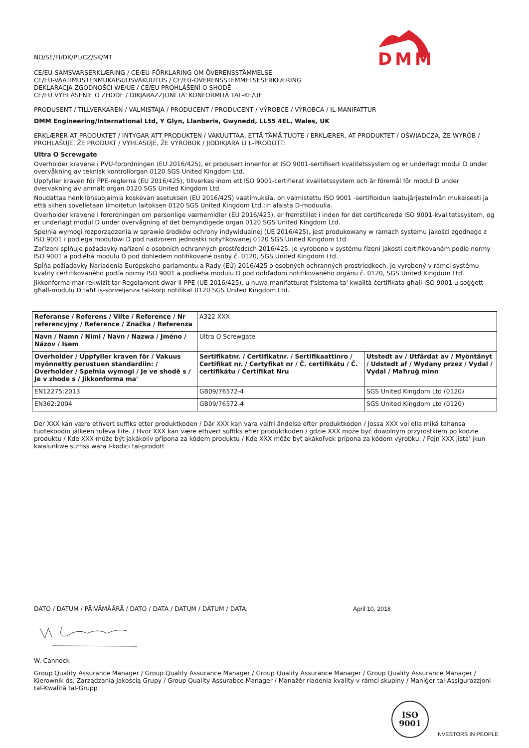DMM
NO/SE/FI/DK/PL/CZ/SK/MT
CE/EU-SAMSVARSERKLÆRING / CE/EU-FÖRKLARING OM ÖVERENSSTÄMMELSE
CE/EU-VAATIMUSTENMUKAISUUSVAKUUTUS / CE/EU-OVERENSSTEMMELSESERKLÆRING
DEKLARACJA ZGODNOŚCI WE/UE / CE/EU PROHLÁŠENÍ O SHODĚ
CE/EÚ VYHLÁSENIE O ZHODE / DIKJARAZZJONI TA' KONFORMITÀ TAL-KE/UE
PRODUSENT / TILLVERKAREN / VALMISTAJA / PRODUCENT / PRODUCENT / VÝROBCE / VÝROBCA / IL-MANIFATTUR
DMM Engineering/International Ltd, Y Glyn, Llanberis, Gwynedd, LL55 4EL, Wales, UK
ERKLÆRER AT PRODUKTET / INTYGAR ATT PRODUKTEN / VAKUUTTAA, ETTÄ TÄMÄ TUOTE / ERKLÆRER, AT PRODUKTET / OŚWIADCZA, ŻE WYRÓB / PROHLAŠUJE, ŽE PRODUKT / VYHLASUJE, ŽE VÝROBOK / JIDDIKJARA LI L-PRODOTT:
Ultra O Screwgate
Overholder kravene i PVU-forordningen (EU 2016/425), er produsert innenfor et ISO 9001-sertifisert kvalitetssystem og er underlagt modul D under overvåkning av teknisk kontrollorgan 0120 SGS United Kingdom Ltd.
Uppfyller kraven för PPE-reglerna (EU 2016/425), tillverkas inom ett ISO 9001-certifierat kvalitetssystem och är föremål för modul D under övervakning av anmält organ 0120 SGS United Kingdom Ltd.
Noudattaa henkilönsuojaimia koskevan asetuksen (EU 2016/425) vaatimuksia, on valmistettu ISO 9001 -sertifioidun laatujärjestelmän mukaisesti ja että siihen sovelletaan ilmoitetun laitoksen 0120 SGS United Kingdom Ltd.:in alaista D-moduulia.
Overholder kravene i forordningen om personlige værnemidler (EU 2016/425), er fremstillet i inden for det certificerede ISO 9001-kvalitetssystem, og er underlagt modul D under overvågning af det bemyndigede organ 0120 SGS United Kingdom Ltd.
Spełnia wymogi rozporządzenia w sprawie środków ochrony indywidualnej (UE 2016/425), jest produkowany w ramach systemu jakości zgodnego z ISO 9001 i podlega modułowi D pod nadzorem jednostki notyfikowanej 0120 SGS United Kingdom Ltd.
Zařízení splňuje požadavky nařízení o osobních ochranných prostředcích 2016/425, je vyrobeno v systému řízení jakosti certifikovaném podle normy ISO 9001 a podléhá modulu D pod dohledem notifikované osoby č. 0120, SGS United Kingdom Ltd.
Spĺňa požiadavky Nariadenia Európskeho parlamentu a Rady (EÚ) 2016/425 o osobných ochranných prostriedkoch, je vyrobený v rámci systému kvality certifikovaného podľa normy ISO 9001 a podlieha modulu D pod dohľadom notifikovaného orgánu č. 0120, SGS United Kingdom Ltd.
Jikkonforma mar-rekwiżit tar-Regolament dwar il-PPE (UE 2016/425), u huwa manifatturat f'sistema ta' kwalità ċertifikata għall-ISO 9001 u soġġett għall-modulu D taħt is-sorveljanza tal-korp notifikat 0120 SGS United Kingdom Ltd.
| Referanse / Referens / Viite / Reference / Nr referencyjny / Reference / Značka / Referenza | A322 XXX | |
| Navn / Namn / Nimi / Navn / Nazwa / Jméno / Názov / Isem | Ultra O Screwgate | |
| Overholder / Uppfyller kraven för / Vakuus myönnetty perustuen standardiin: / Overholder / Spełnia wymogi / Je ve shodě s / Je v zhode s / Jikkonforma ma' | Sertifikatnr. / Certifikatnr. / Sertifikaattinro / Certifikat nr. / Certyfikat nr / Č. certifikátu / Č. certifikátu / Ċertifikat Nru | Utstedt av / Utfärdat av / Myöntänyt / Udstedt af / Wydany przez / Vydal / Vydal / Maħruġ minn |
| EN12275:2013 | GB09/76572-4 | SGS United Kingdom Ltd (0120) |
| EN362:2004 | GB09/76572-4 | SGS United Kingdom Ltd (0120) |
Der XXX kan være ethvert suffiks etter produktkoden / Där XXX kan vara valfri ändelse efter produktkoden / Jossa XXX voi olla mikä tahansa tuotekoodin jälkeen tuleva liite. / Hvor XXX kan være ethvert suffiks efter produktkoden / gdzie XXX może być dowolnym przyrostkiem po kodzie produktu / Kde XXX může být jakákoliv přípona za kódem produktu / Kde XXX môže byť akákoľvek prípona za kódom výrobku. / Fejn XXX jista' jkun kwalunkwe suffiss wara l-kodiċi tal-prodott
DATO / DATUM / PÄIVÄMÄÄRÄ / DATO / DATA / DATUM / DÁTUM / DATA: April 10, 2018
W. Cannock
Group Quality Assurance Manager / Group Quality Assurance Manager / Group Quality Assurance Manager / Group Quality Assurance Manager / Kierownik ds. Zarządzania Jakością Grupy / Group Quality Assurabce Manager / Manažér riadenia kvality v rámci skupiny / Maniġer tal-Assigurazzjoni tal-Kwalità tal-Grupp
ISO
9001
INVESTORS IN PEOPLE